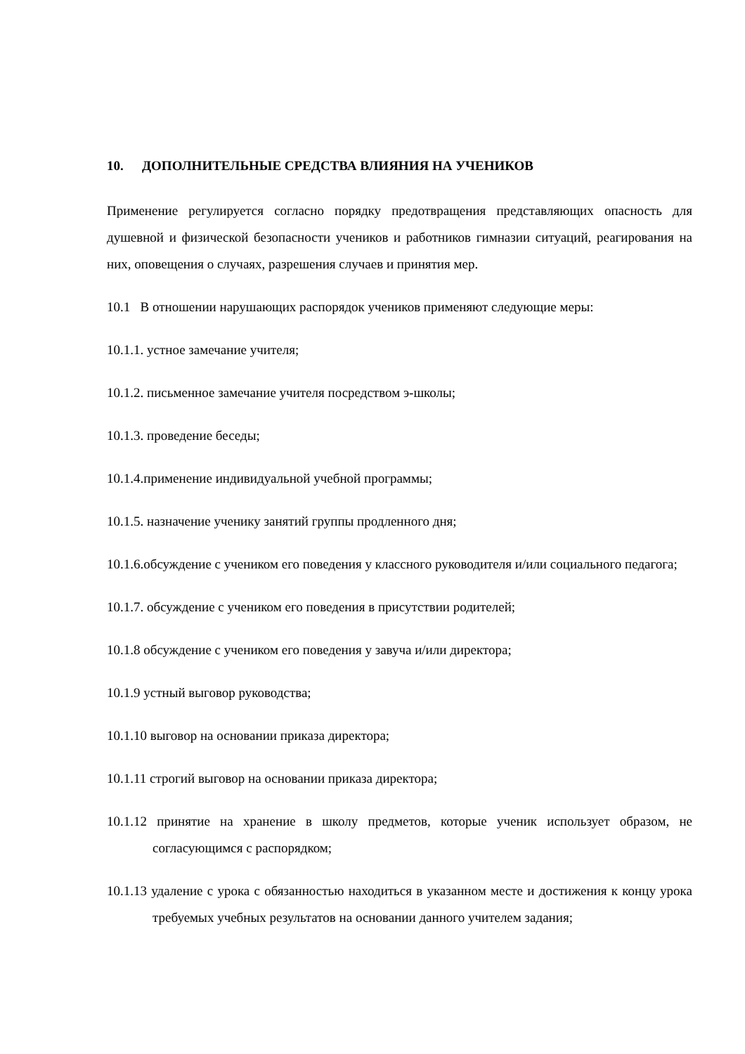10. ДОПОЛНИТЕЛЬНЫЕ СРЕДСТВА ВЛИЯНИЯ НА УЧЕНИКОВ
Применение регулируется согласно порядку предотвращения представляющих опасность для душевной и физической безопасности учеников и работников гимназии ситуаций, реагирования на них, оповещения о случаях, разрешения случаев и принятия мер.
10.1 В отношении нарушающих распорядок учеников применяют следующие меры:
10.1.1. устное замечание учителя;
10.1.2. письменное замечание учителя посредством э-школы;
10.1.3. проведение беседы;
10.1.4.применение индивидуальной учебной программы;
10.1.5. назначение ученику занятий группы продленного дня;
10.1.6.обсуждение с учеником его поведения у классного руководителя и/или социального педагога;
10.1.7. обсуждение с учеником его поведения в присутствии родителей;
10.1.8 обсуждение с учеником его поведения у завуча и/или директора;
10.1.9 устный выговор руководства;
10.1.10 выговор на основании приказа директора;
10.1.11 строгий выговор на основании приказа директора;
10.1.12 принятие на хранение в школу предметов, которые ученик использует образом, не согласующимся с распорядком;
10.1.13 удаление с урока с обязанностью находиться в указанном месте и достижения к концу урока требуемых учебных результатов на основании данного учителем задания;